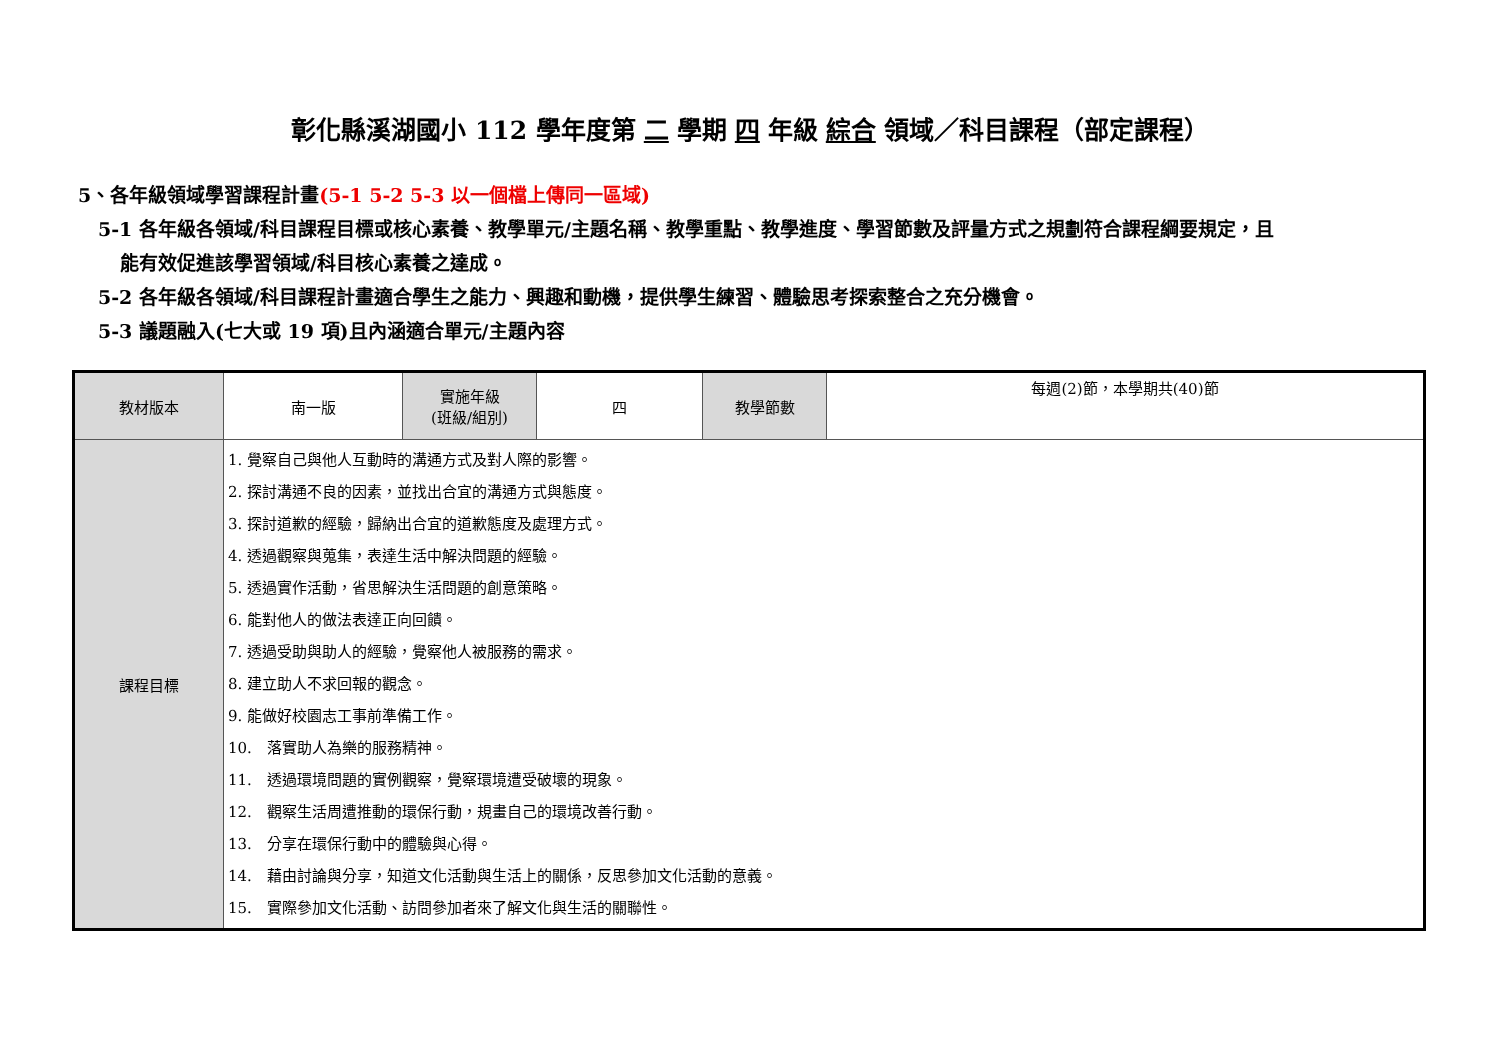彰化縣溪湖國小 112 學年度第 二 學期 四 年級 綜合 領域／科目課程（部定課程）
5、各年級領域學習課程計畫(5-1 5-2 5-3 以一個檔上傳同一區域)
5-1 各年級各領域/科目課程目標或核心素養、教學單元/主題名稱、教學重點、教學進度、學習節數及評量方式之規劃符合課程綱要規定，且
能有效促進該學習領域/科目核心素養之達成。
5-2 各年級各領域/科目課程計畫適合學生之能力、興趣和動機，提供學生練習、體驗思考探索整合之充分機會。
5-3 議題融入(七大或 19 項)且內涵適合單元/主題內容
| 教材版本 | 南一版 | 實施年級 (班級/組別) | 四 | 教學節數 | 每週(2)節，本學期共(40)節 |
| 課程目標 | 1. 覺察自己與他人互動時的溝通方式及對人際的影響。 2. 探討溝通不良的因素，並找出合宜的溝通方式與態度。 3. 探討道歉的經驗，歸納出合宜的道歉態度及處理方式。 4. 透過觀察與蒐集，表達生活中解決問題的經驗。 5. 透過實作活動，省思解決生活問題的創意策略。 6. 能對他人的做法表達正向回饋。 7. 透過受助與助人的經驗，覺察他人被服務的需求。 8. 建立助人不求回報的觀念。 9. 能做好校園志工事前準備工作。 10. 落實助人為樂的服務精神。 11. 透過環境問題的實例觀察，覺察環境遭受破壞的現象。 12. 觀察生活周遭推動的環保行動，規畫自己的環境改善行動。 13. 分享在環保行動中的體驗與心得。 14. 藉由討論與分享，知道文化活動與生活上的關係，反思參加文化活動的意義。 15. 實際參加文化活動、訪問參加者來了解文化與生活的關聯性。 | | | | |